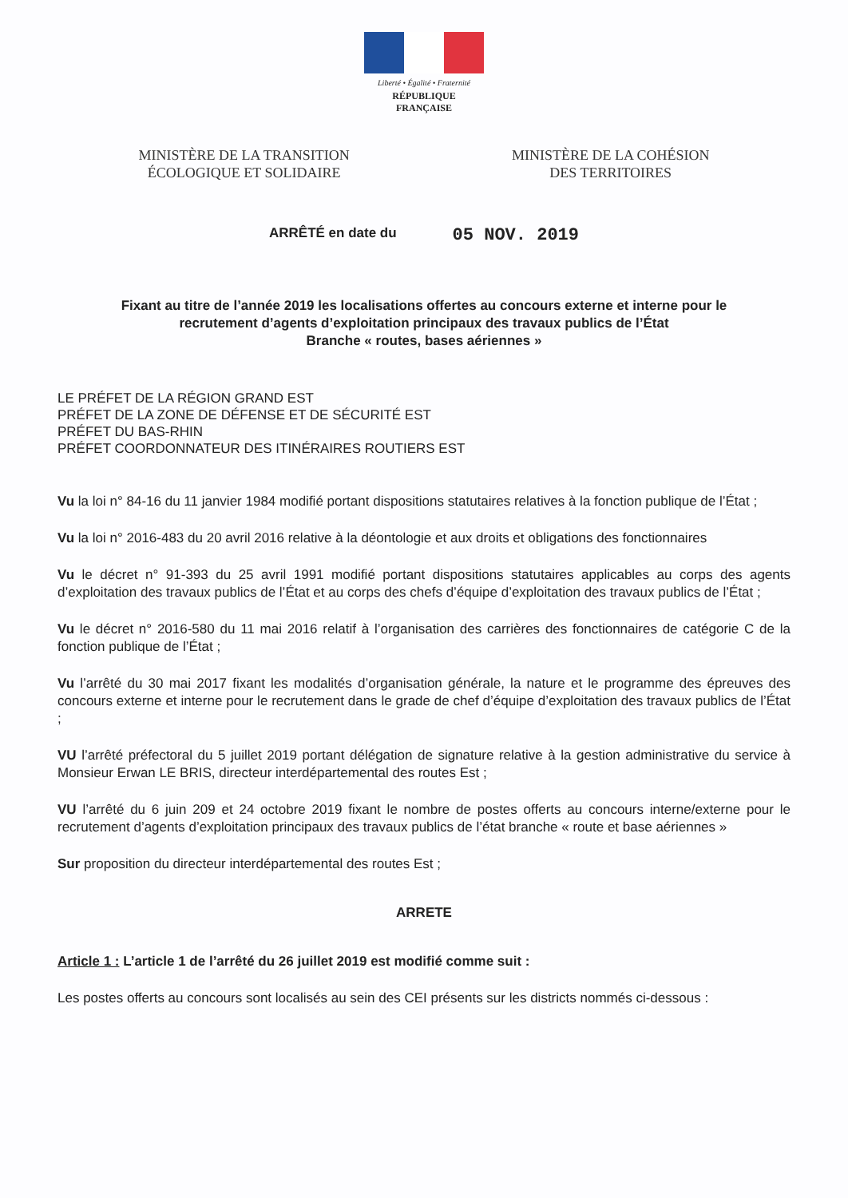Liberté • Égalité • Fraternité
RÉPUBLIQUE FRANÇAISE
MINISTÈRE DE LA TRANSITION
ÉCOLOGIQUE ET SOLIDAIRE
MINISTÈRE DE LA COHÉSION
DES TERRITOIRES
ARRÊTÉ en date du 05 NOV. 2019
Fixant au titre de l’année 2019 les localisations offertes au concours externe et interne pour le
recrutement d’agents d’exploitation principaux des travaux publics de l’État
Branche « routes, bases aériennes »
LE PRÉFET DE LA RÉGION GRAND EST
PRÉFET DE LA ZONE DE DÉFENSE ET DE SÉCURITÉ EST
PRÉFET DU BAS-RHIN
PRÉFET COORDONNATEUR DES ITINÉRAIRES ROUTIERS EST
Vu la loi n° 84-16 du 11 janvier 1984 modifié portant dispositions statutaires relatives à la fonction publique de l’État ;
Vu la loi n° 2016-483 du 20 avril 2016 relative à la déontologie et aux droits et obligations des fonctionnaires
Vu le décret n° 91-393 du 25 avril 1991 modifié portant dispositions statutaires applicables au corps des agents d’exploitation des travaux publics de l’État et au corps des chefs d’équipe d’exploitation des travaux publics de l’État ;
Vu le décret n° 2016-580 du 11 mai 2016 relatif à l’organisation des carrières des fonctionnaires de catégorie C de la fonction publique de l’État ;
Vu l’arrêté du 30 mai 2017 fixant les modalités d’organisation générale, la nature et le programme des épreuves des concours externe et interne pour le recrutement dans le grade de chef d’équipe d’exploitation des travaux publics de l’État ;
VU l’arrêté préfectoral du 5 juillet 2019 portant délégation de signature relative à la gestion administrative du service à Monsieur Erwan LE BRIS, directeur interdépartemental des routes Est ;
VU l’arrêté du 6 juin 209 et 24 octobre 2019 fixant le nombre de postes offerts au concours interne/externe pour le recrutement d’agents d’exploitation principaux des travaux publics de l’état branche « route et base aériennes »
Sur proposition du directeur interdépartemental des routes Est ;
ARRETE
Article 1 : L’article 1 de l’arrêté du 26 juillet 2019 est modifié comme suit :
Les postes offerts au concours sont localisés au sein des CEI présents sur les districts nommés ci-dessous :